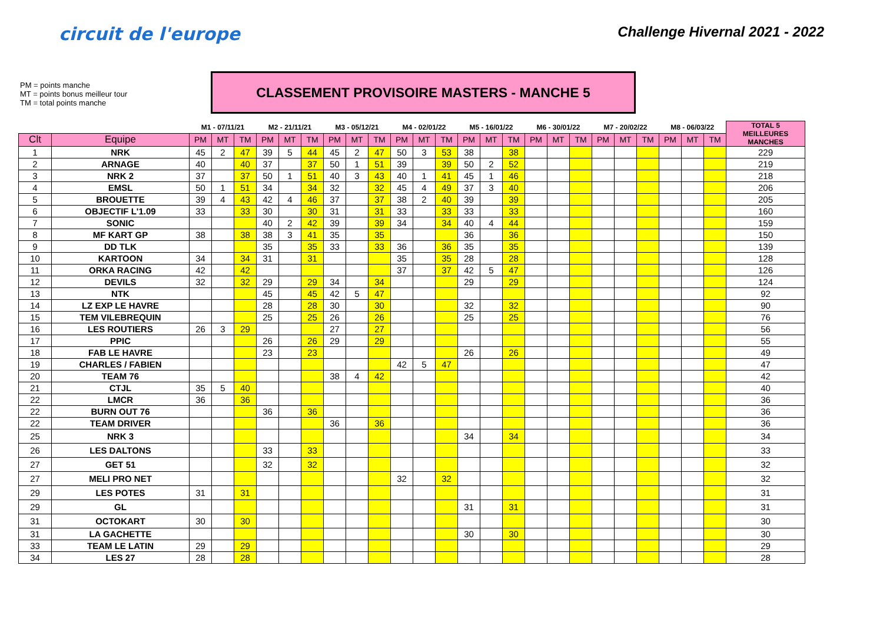circuit de l'europe
Challenge Hivernal 2021 - 2022
PM = points manche
MT = points bonus meilleur tour
TM = total points manche
CLASSEMENT PROVISOIRE MASTERS - MANCHE 5
| | | M1 - 07/11/21 | | | M2 - 21/11/21 | | | M3 - 05/12/21 | | | M4 - 02/01/22 | | | M5 - 16/01/22 | | | M6 - 30/01/22 | | | M7 - 20/02/22 | | | M8 - 06/03/22 | | | TOTAL 5 MEILLEURES MANCHES |
| --- | --- | --- | --- | --- | --- | --- | --- | --- | --- | --- | --- | --- | --- | --- | --- | --- | --- | --- | --- | --- | --- | --- | --- | --- | --- | --- |
| Clt | Equipe | PM | MT | TM | PM | MT | TM | PM | MT | TM | PM | MT | TM | PM | MT | TM | PM | MT | TM | PM | MT | TM | PM | MT | TM | |
| 1 | NRK | 45 | 2 | 47 | 39 | 5 | 44 | 45 | 2 | 47 | 50 | 3 | 53 | 38 | | 38 | | | | | | | | | | 229 |
| 2 | ARNAGE | 40 | | 40 | 37 | | 37 | 50 | 1 | 51 | 39 | | 39 | 50 | 2 | 52 | | | | | | | | | | 219 |
| 3 | NRK 2 | 37 | | 37 | 50 | 1 | 51 | 40 | 3 | 43 | 40 | 1 | 41 | 45 | 1 | 46 | | | | | | | | | | 218 |
| 4 | EMSL | 50 | 1 | 51 | 34 | | 34 | 32 | | 32 | 45 | 4 | 49 | 37 | 3 | 40 | | | | | | | | | | 206 |
| 5 | BROUETTE | 39 | 4 | 43 | 42 | 4 | 46 | 37 | | 37 | 38 | 2 | 40 | 39 | | 39 | | | | | | | | | | 205 |
| 6 | OBJECTIF L'1.09 | 33 | | 33 | 30 | | 30 | 31 | | 31 | 33 | | 33 | 33 | | 33 | | | | | | | | | | 160 |
| 7 | SONIC | | | | 40 | 2 | 42 | 39 | | 39 | 34 | | 34 | 40 | 4 | 44 | | | | | | | | | | 159 |
| 8 | MF KART GP | 38 | | 38 | 38 | 3 | 41 | 35 | | 35 | | | | 36 | | 36 | | | | | | | | | | 150 |
| 9 | DD TLK | | | | 35 | | 35 | 33 | | 33 | 36 | | 36 | 35 | | 35 | | | | | | | | | | 139 |
| 10 | KARTOON | 34 | | 34 | 31 | | 31 | | | | 35 | | 35 | 28 | | 28 | | | | | | | | | | 128 |
| 11 | ORKA RACING | 42 | | 42 | | | | | | | 37 | | 37 | 42 | 5 | 47 | | | | | | | | | | 126 |
| 12 | DEVILS | 32 | | 32 | 29 | | 29 | 34 | | 34 | | | | 29 | | 29 | | | | | | | | | | 124 |
| 13 | NTK | | | | 45 | | 45 | 42 | 5 | 47 | | | | | | | | | | | | | | | | 92 |
| 14 | LZ EXP LE HAVRE | | | | 28 | | 28 | 30 | | 30 | | | | 32 | | 32 | | | | | | | | | | 90 |
| 15 | TEM VILEBREQUIN | | | | 25 | | 25 | 26 | | 26 | | | | 25 | | 25 | | | | | | | | | | 76 |
| 16 | LES ROUTIERS | 26 | 3 | 29 | | | | 27 | | 27 | | | | | | | | | | | | | | | | 56 |
| 17 | PPIC | | | | 26 | | 26 | 29 | | 29 | | | | | | | | | | | | | | | | 55 |
| 18 | FAB LE HAVRE | | | | 23 | | 23 | | | | | | | 26 | | 26 | | | | | | | | | | 49 |
| 19 | CHARLES / FABIEN | | | | | | | | | | 42 | 5 | 47 | | | | | | | | | | | | | 47 |
| 20 | TEAM 76 | | | | | | | 38 | 4 | 42 | | | | | | | | | | | | | | | | 42 |
| 21 | CTJL | 35 | 5 | 40 | | | | | | | | | | | | | | | | | | | | | | 40 |
| 22 | LMCR | 36 | | 36 | | | | | | | | | | | | | | | | | | | | | | 36 |
| 22 | BURN OUT 76 | | | | 36 | | 36 | | | | | | | | | | | | | | | | | | | 36 |
| 22 | TEAM DRIVER | | | | | | | 36 | | 36 | | | | | | | | | | | | | | | | 36 |
| 25 | NRK 3 | | | | | | | | | | | | | 34 | | 34 | | | | | | | | | | 34 |
| 26 | LES DALTONS | | | | 33 | | 33 | | | | | | | | | | | | | | | | | | | 33 |
| 27 | GET 51 | | | | 32 | | 32 | | | | | | | | | | | | | | | | | | | 32 |
| 27 | MELI PRO NET | | | | | | | | | | 32 | | 32 | | | | | | | | | | | | | 32 |
| 29 | LES POTES | 31 | | 31 | | | | | | | | | | | | | | | | | | | | | | 31 |
| 29 | GL | | | | | | | | | | | | | 31 | | 31 | | | | | | | | | | 31 |
| 31 | OCTOKART | 30 | | 30 | | | | | | | | | | | | | | | | | | | | | | 30 |
| 31 | LA GACHETTE | | | | | | | | | | | | | 30 | | 30 | | | | | | | | | | 30 |
| 33 | TEAM LE LATIN | 29 | | 29 | | | | | | | | | | | | | | | | | | | | | | 29 |
| 34 | LES 27 | 28 | | 28 | | | | | | | | | | | | | | | | | | | | | | 28 |